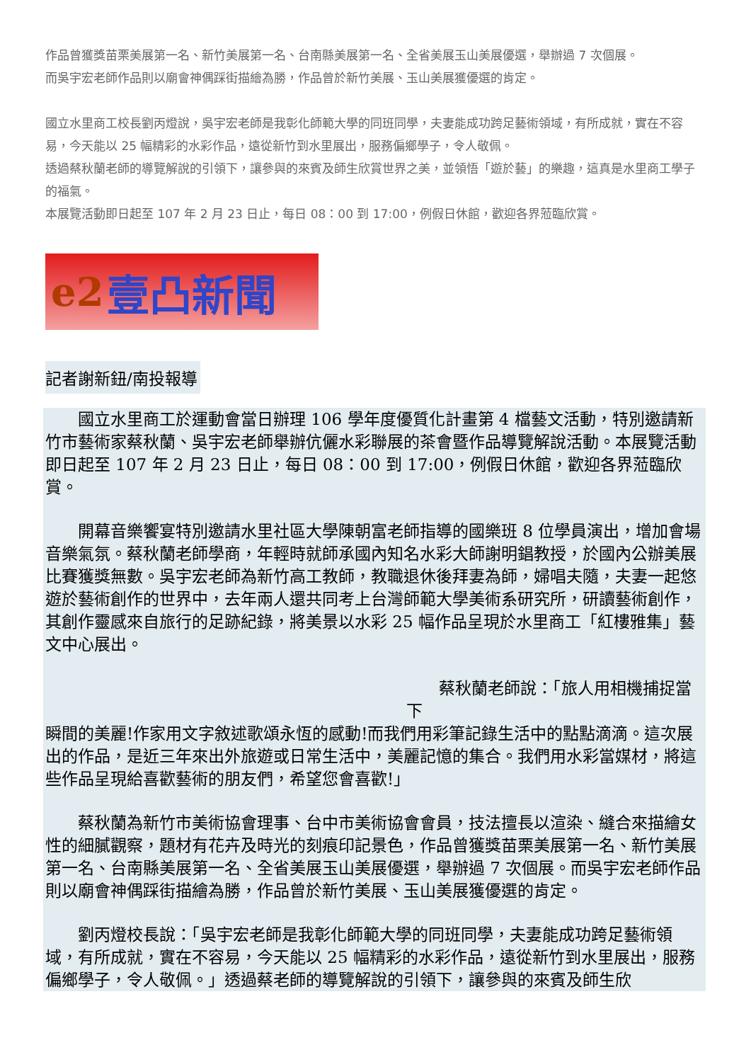作品曾獲獎苗栗美展第一名、新竹美展第一名、台南縣美展第一名、全省美展玉山美展優選，舉辦過 7 次個展。
而吳宇宏老師作品則以廟會神偶踩街描繪為勝，作品曾於新竹美展、玉山美展獲優選的肯定。
國立水里商工校長劉丙燈說，吳宇宏老師是我彰化師範大學的同班同學，夫妻能成功跨足藝術領域，有所成就，實在不容易，今天能以 25 幅精彩的水彩作品，遠從新竹到水里展出，服務偏鄉學子，令人敬佩。
透過蔡秋蘭老師的導覽解說的引領下，讓參與的來賓及師生欣賞世界之美，並領悟「遊於藝」的樂趣，這真是水里商工學子的福氣。
本展覽活動即日起至 107 年 2 月 23 日止，每日 08：00 到 17:00，例假日休館，歡迎各界蒞臨欣賞。
e2 壹凸新聞
記者謝新鈕/南投報導
　　國立水里商工於運動會當日辦理 106 學年度優質化計畫第 4 檔藝文活動，特別邀請新竹市藝術家蔡秋蘭、吳宇宏老師舉辦伉儷水彩聯展的茶會暨作品導覽解說活動。本展覽活動即日起至 107 年 2 月 23 日止，每日 08：00 到 17:00，例假日休館，歡迎各界蒞臨欣賞。
　　開幕音樂饗宴特別邀請水里社區大學陳朝富老師指導的國樂班 8 位學員演出，增加會場音樂氣氛。蔡秋蘭老師學商，年輕時就師承國內知名水彩大師謝明錩教授，於國內公辦美展比賽獲獎無數。吳宇宏老師為新竹高工教師，教職退休後拜妻為師，婦唱夫隨，夫妻一起悠遊於藝術創作的世界中，去年兩人還共同考上台灣師範大學美術系研究所，研讀藝術創作，其創作靈感來自旅行的足跡紀錄，將美景以水彩 25 幅作品呈現於水里商工「紅樓雅集」藝文中心展出。
　　蔡秋蘭老師說：「旅人用相機捕捉當下
瞬間的美麗!作家用文字敘述歌頌永恆的感動!而我們用彩筆記錄生活中的點點滴滴。這次展出的作品，是近三年來出外旅遊或日常生活中，美麗記憶的集合。我們用水彩當媒材，將這些作品呈現給喜歡藝術的朋友們，希望您會喜歡!」
　　蔡秋蘭為新竹市美術協會理事、台中市美術協會會員，技法擅長以渲染、縫合來描繪女性的細膩觀察，題材有花卉及時光的刻痕印記景色，作品曾獲獎苗栗美展第一名、新竹美展第一名、台南縣美展第一名、全省美展玉山美展優選，舉辦過 7 次個展。而吳宇宏老師作品則以廟會神偶踩街描繪為勝，作品曾於新竹美展、玉山美展獲優選的肯定。
　　劉丙燈校長說：「吳宇宏老師是我彰化師範大學的同班同學，夫妻能成功跨足藝術領域，有所成就，實在不容易，今天能以 25 幅精彩的水彩作品，遠從新竹到水里展出，服務偏鄉學子，令人敬佩。」透過蔡老師的導覽解說的引領下，讓參與的來賓及師生欣